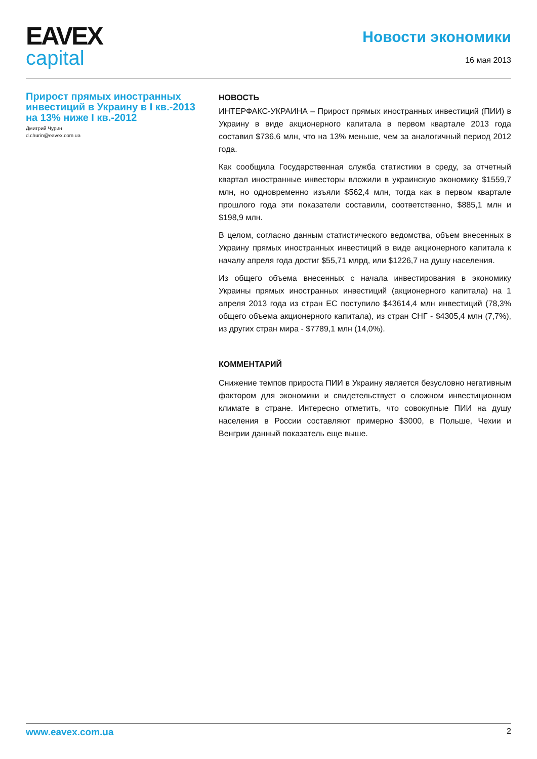EAVEX
capital
Новости экономики
16 мая 2013
Прирост прямых иностранных инвестиций в Украину в I кв.-2013 на 13% ниже I кв.-2012
Дмитрий Чурин
d.churin@eavex.com.ua
НОВОСТЬ
ИНТЕРФАКС-УКРАИНА – Прирост прямых иностранных инвестиций (ПИИ) в Украину в виде акционерного капитала в первом квартале 2013 года составил $736,6 млн, что на 13% меньше, чем за аналогичный период 2012 года.
Как сообщила Государственная служба статистики в среду, за отчетный квартал иностранные инвесторы вложили в украинскую экономику $1559,7 млн, но одновременно изъяли $562,4 млн, тогда как в первом квартале прошлого года эти показатели составили, соответственно, $885,1 млн и $198,9 млн.
В целом, согласно данным статистического ведомства, объем внесенных в Украину прямых иностранных инвестиций в виде акционерного капитала к началу апреля года достиг $55,71 млрд, или $1226,7 на душу населения.
Из общего объема внесенных с начала инвестирования в экономику Украины прямых иностранных инвестиций (акционерного капитала) на 1 апреля 2013 года из стран ЕС поступило $43614,4 млн инвестиций (78,3% общего объема акционерного капитала), из стран СНГ - $4305,4 млн (7,7%), из других стран мира - $7789,1 млн (14,0%).
КОММЕНТАРИЙ
Снижение темпов прироста ПИИ в Украину является безусловно негативным фактором для экономики и свидетельствует о сложном инвестиционном климате в стране. Интересно отметить, что совокупные ПИИ на душу населения в России составляют примерно $3000, в Польше, Чехии и Венгрии данный показатель еще выше.
www.eavex.com.ua 2